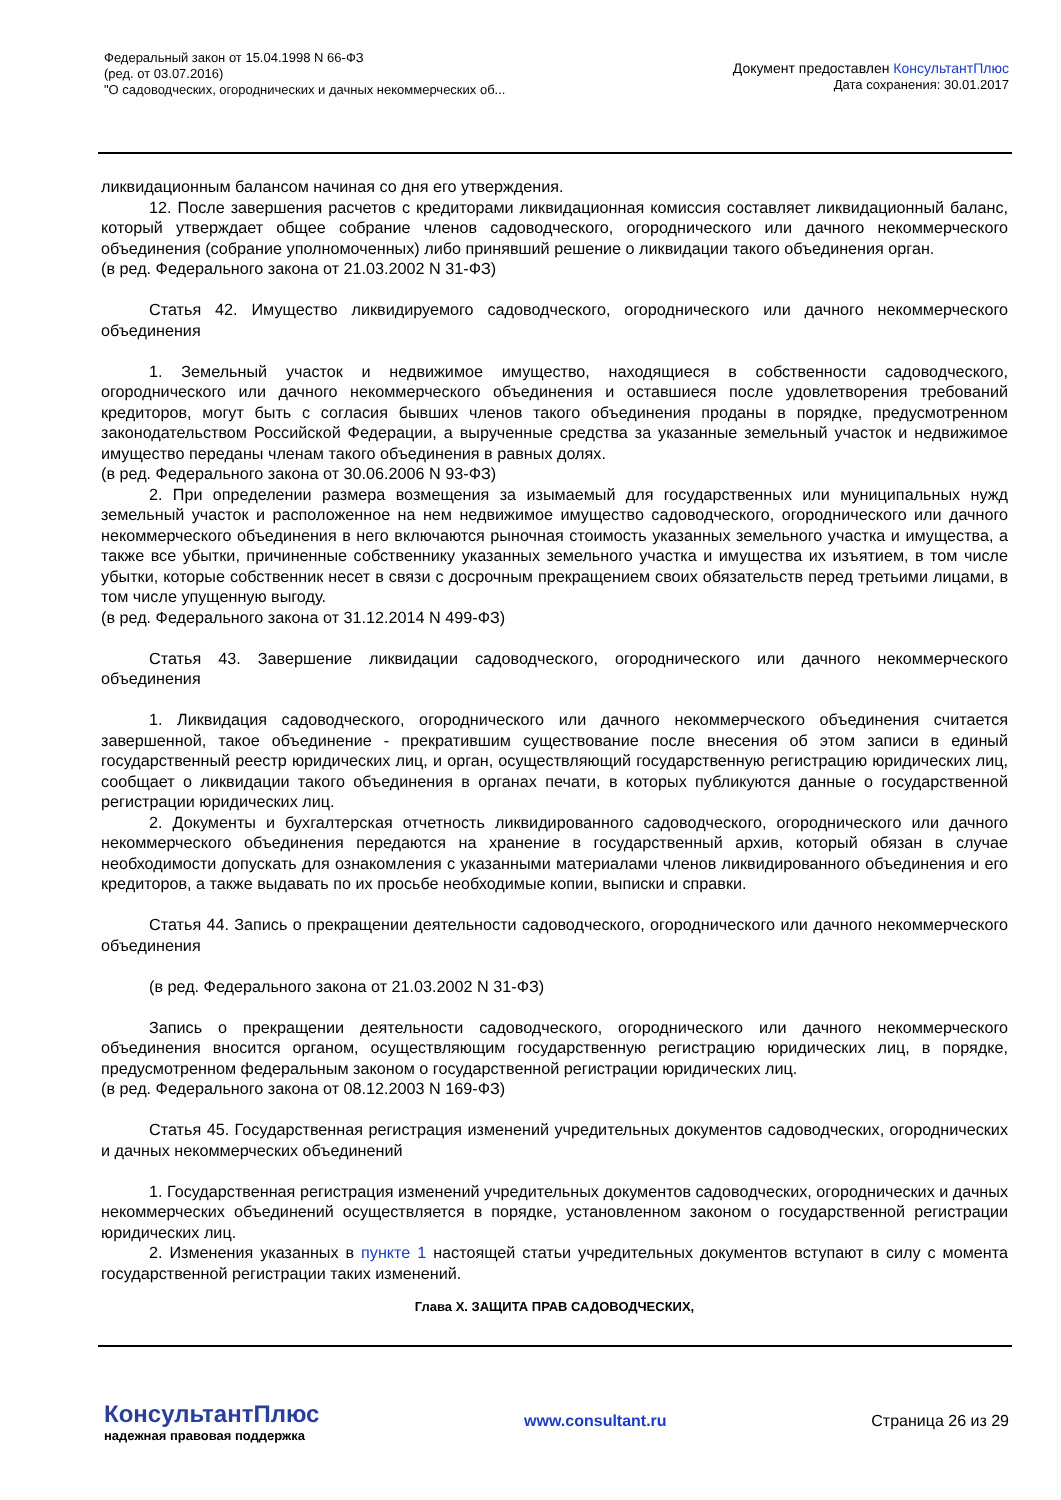Федеральный закон от 15.04.1998 N 66-ФЗ
(ред. от 03.07.2016)
"О садоводческих, огороднических и дачных некоммерческих об...
Документ предоставлен КонсультантПлюс
Дата сохранения: 30.01.2017
ликвидационным балансом начиная со дня его утверждения.
12. После завершения расчетов с кредиторами ликвидационная комиссия составляет ликвидационный баланс, который утверждает общее собрание членов садоводческого, огороднического или дачного некоммерческого объединения (собрание уполномоченных) либо принявший решение о ликвидации такого объединения орган.
(в ред. Федерального закона от 21.03.2002 N 31-ФЗ)
Статья 42. Имущество ликвидируемого садоводческого, огороднического или дачного некоммерческого объединения
1. Земельный участок и недвижимое имущество, находящиеся в собственности садоводческого, огороднического или дачного некоммерческого объединения и оставшиеся после удовлетворения требований кредиторов, могут быть с согласия бывших членов такого объединения проданы в порядке, предусмотренном законодательством Российской Федерации, а вырученные средства за указанные земельный участок и недвижимое имущество переданы членам такого объединения в равных долях.
(в ред. Федерального закона от 30.06.2006 N 93-ФЗ)
2. При определении размера возмещения за изымаемый для государственных или муниципальных нужд земельный участок и расположенное на нем недвижимое имущество садоводческого, огороднического или дачного некоммерческого объединения в него включаются рыночная стоимость указанных земельного участка и имущества, а также все убытки, причиненные собственнику указанных земельного участка и имущества их изъятием, в том числе убытки, которые собственник несет в связи с досрочным прекращением своих обязательств перед третьими лицами, в том числе упущенную выгоду.
(в ред. Федерального закона от 31.12.2014 N 499-ФЗ)
Статья 43. Завершение ликвидации садоводческого, огороднического или дачного некоммерческого объединения
1. Ликвидация садоводческого, огороднического или дачного некоммерческого объединения считается завершенной, такое объединение - прекратившим существование после внесения об этом записи в единый государственный реестр юридических лиц, и орган, осуществляющий государственную регистрацию юридических лиц, сообщает о ликвидации такого объединения в органах печати, в которых публикуются данные о государственной регистрации юридических лиц.
2. Документы и бухгалтерская отчетность ликвидированного садоводческого, огороднического или дачного некоммерческого объединения передаются на хранение в государственный архив, который обязан в случае необходимости допускать для ознакомления с указанными материалами членов ликвидированного объединения и его кредиторов, а также выдавать по их просьбе необходимые копии, выписки и справки.
Статья 44. Запись о прекращении деятельности садоводческого, огороднического или дачного некоммерческого объединения
(в ред. Федерального закона от 21.03.2002 N 31-ФЗ)
Запись о прекращении деятельности садоводческого, огороднического или дачного некоммерческого объединения вносится органом, осуществляющим государственную регистрацию юридических лиц, в порядке, предусмотренном федеральным законом о государственной регистрации юридических лиц.
(в ред. Федерального закона от 08.12.2003 N 169-ФЗ)
Статья 45. Государственная регистрация изменений учредительных документов садоводческих, огороднических и дачных некоммерческих объединений
1. Государственная регистрация изменений учредительных документов садоводческих, огороднических и дачных некоммерческих объединений осуществляется в порядке, установленном законом о государственной регистрации юридических лиц.
2. Изменения указанных в пункте 1 настоящей статьи учредительных документов вступают в силу с момента государственной регистрации таких изменений.
Глава X. ЗАЩИТА ПРАВ САДОВОДЧЕСКИХ,
КонсультантПлюс
надежная правовая поддержка
www.consultant.ru Страница 26 из 29